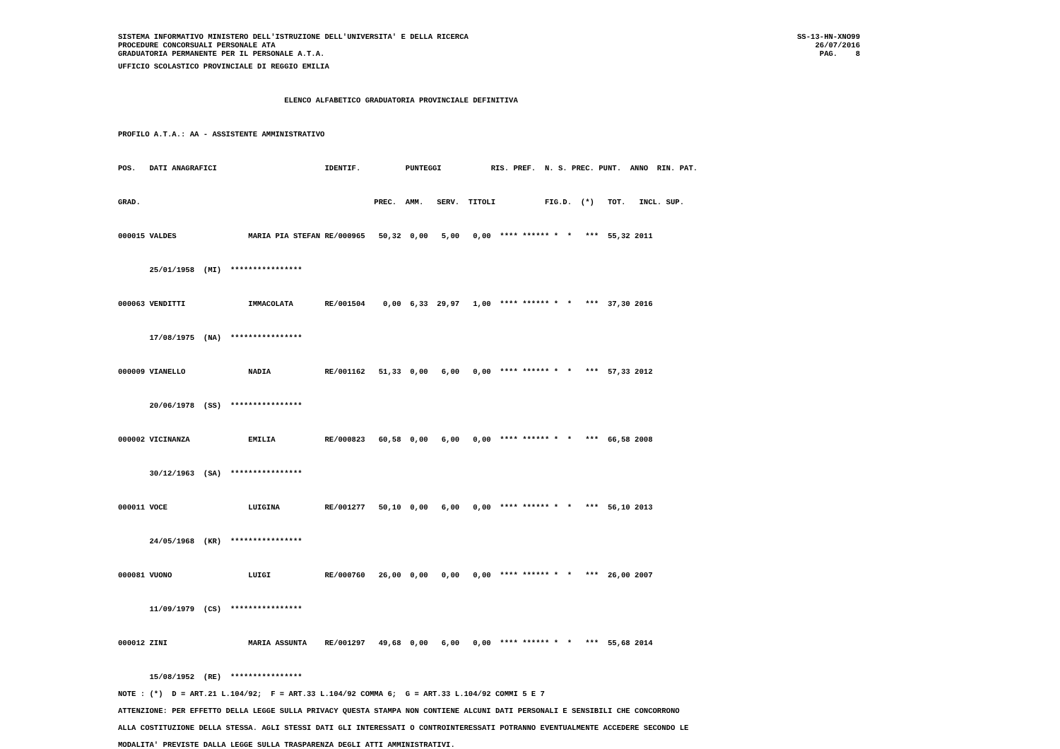SISTEMA INFORMATIVO MINISTERO DELL'ISTRUZIONE DELL'UNIVERSITA' E DELLA RICERCA
PROCEDURE CONCORSUALI PERSONALE ATA
GRADUATORIA PERMANENTE PER IL PERSONALE A.T.A.
SS-13-HN-XNO99
26/07/2016
PAG.    8
UFFICIO SCOLASTICO PROVINCIALE DI REGGIO EMILIA

                                     ELENCO ALFABETICO GRADUATORIA PROVINCIALE DEFINITIVA

PROFILO A.T.A.: AA - ASSISTENTE AMMINISTRATIVO

POS.   DATI ANAGRAFICI                        IDENTIF.          PUNTEGGI           RIS. PREF.  N. S. PREC. PUNT.  ANNO  RIN. PAT.

GRAD.                                                    PREC.  AMM.   SERV.  TITOLI           FIG.D.  (*)   TOT.   INCL. SUP.

000015 VALDES                MARIA PIA STEFAN RE/000965   50,32  0,00   5,00   0,00  **** ****** *  *   ***  55,32 2011

       25/01/1958  (MI)  ****************

000063 VENDITTI              IMMACOLATA       RE/001504    0,00  6,33  29,97   1,00  **** ****** *  *   ***  37,30 2016

       17/08/1975  (NA)  ****************

000009 VIANELLO              NADIA            RE/001162   51,33  0,00   6,00   0,00  **** ****** *  *   ***  57,33 2012

       20/06/1978  (SS)  ****************

000002 VICINANZA             EMILIA           RE/000823   60,58  0,00   6,00   0,00  **** ****** *  *   ***  66,58 2008

       30/12/1963  (SA)  ****************

000011 VOCE                  LUIGINA          RE/001277   50,10  0,00   6,00   0,00  **** ****** *  *   ***  56,10 2013

       24/05/1968  (KR)  ****************

000081 VUONO                 LUIGI            RE/000760   26,00  0,00   0,00   0,00  **** ****** *  *   ***  26,00 2007

       11/09/1979  (CS)  ****************

000012 ZINI                  MARIA ASSUNTA    RE/001297   49,68  0,00   6,00   0,00  **** ****** *  *   ***  55,68 2014

       15/08/1952  (RE)  ****************
NOTE : (*)  D = ART.21 L.104/92;  F = ART.33 L.104/92 COMMA 6;  G = ART.33 L.104/92 COMMI 5 E 7
ATTENZIONE: PER EFFETTO DELLA LEGGE SULLA PRIVACY QUESTA STAMPA NON CONTIENE ALCUNI DATI PERSONALI E SENSIBILI CHE CONCORRONO
ALLA COSTITUZIONE DELLA STESSA. AGLI STESSI DATI GLI INTERESSATI O CONTROINTERESSATI POTRANNO EVENTUALMENTE ACCEDERE SECONDO LE
MODALITA' PREVISTE DALLA LEGGE SULLA TRASPARENZA DEGLI ATTI AMMINISTRATIVI.